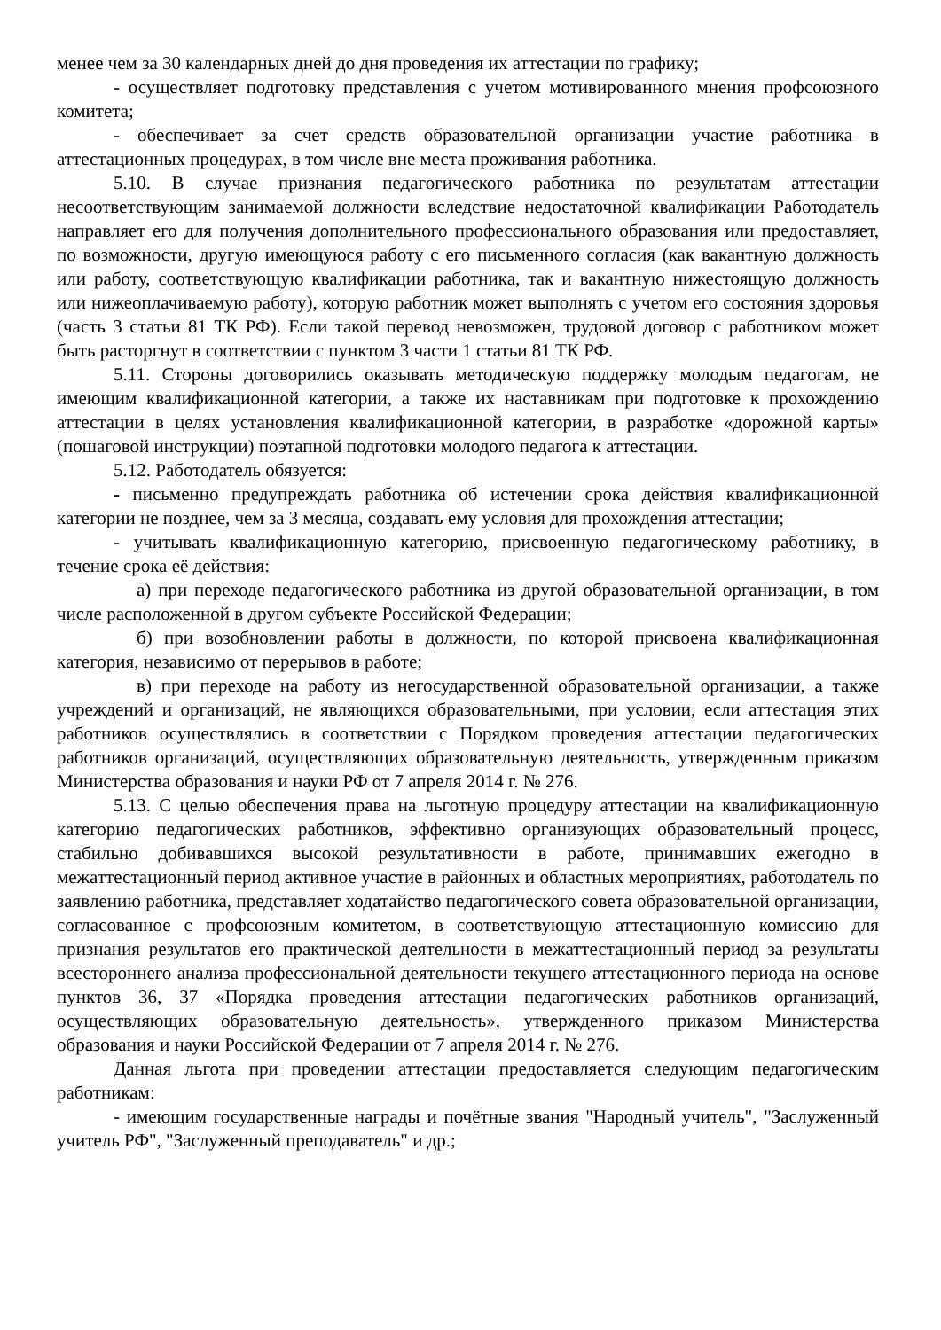менее чем за 30 календарных дней до дня проведения их аттестации по графику;
- осуществляет подготовку представления с учетом мотивированного мнения профсоюзного комитета;
- обеспечивает за счет средств образовательной организации участие работника в аттестационных процедурах, в том числе вне места проживания работника.
5.10. В случае признания педагогического работника по результатам аттестации несоответствующим занимаемой должности вследствие недостаточной квалификации Работодатель направляет его для получения дополнительного профессионального образования или предоставляет, по возможности, другую имеющуюся работу с его письменного согласия (как вакантную должность или работу, соответствующую квалификации работника, так и вакантную нижестоящую должность или нижеоплачиваемую работу), которую работник может выполнять с учетом его состояния здоровья (часть 3 статьи 81 ТК РФ). Если такой перевод невозможен, трудовой договор с работником может быть расторгнут в соответствии с пунктом 3 части 1 статьи 81 ТК РФ.
5.11. Стороны договорились оказывать методическую поддержку молодым педагогам, не имеющим квалификационной категории, а также их наставникам при подготовке к прохождению аттестации в целях установления квалификационной категории, в разработке «дорожной карты» (пошаговой инструкции) поэтапной подготовки молодого педагога к аттестации.
5.12. Работодатель обязуется:
- письменно предупреждать работника об истечении срока действия квалификационной категории не позднее, чем за 3 месяца, создавать ему условия для прохождения аттестации;
- учитывать квалификационную категорию, присвоенную педагогическому работнику, в течение срока её действия:
а) при переходе педагогического работника из другой образовательной организации, в том числе расположенной в другом субъекте Российской Федерации;
б) при возобновлении работы в должности, по которой присвоена квалификационная категория, независимо от перерывов в работе;
в) при переходе на работу из негосударственной образовательной организации, а также учреждений и организаций, не являющихся образовательными, при условии, если аттестация этих работников осуществлялись в соответствии с Порядком проведения аттестации педагогических работников организаций, осуществляющих образовательную деятельность, утвержденным приказом Министерства образования и науки РФ от 7 апреля 2014 г. № 276.
5.13. С целью обеспечения права на льготную процедуру аттестации на квалификационную категорию педагогических работников, эффективно организующих образовательный процесс, стабильно добивавшихся высокой результативности в работе, принимавших ежегодно в межаттестационный период активное участие в районных и областных мероприятиях, работодатель по заявлению работника, представляет ходатайство педагогического совета образовательной организации, согласованное с профсоюзным комитетом, в соответствующую аттестационную комиссию для признания результатов его практической деятельности в межаттестационный период за результаты всестороннего анализа профессиональной деятельности текущего аттестационного периода на основе пунктов 36, 37 «Порядка проведения аттестации педагогических работников организаций, осуществляющих образовательную деятельность», утвержденного приказом Министерства образования и науки Российской Федерации от 7 апреля 2014 г. № 276.
Данная льгота при проведении аттестации предоставляется следующим педагогическим работникам:
- имеющим государственные награды и почётные звания "Народный учитель", "Заслуженный учитель РФ", "Заслуженный преподаватель" и др.;